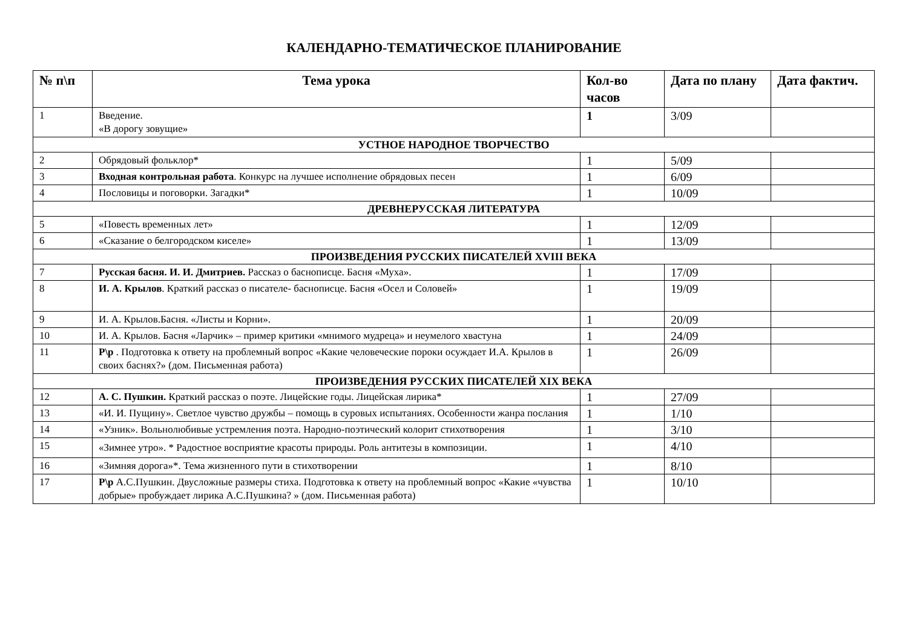КАЛЕНДАРНО-ТЕМАТИЧЕСКОЕ ПЛАНИРОВАНИЕ
| № п\п | Тема урока | Кол-во часов | Дата по плану | Дата фактич. |
| --- | --- | --- | --- | --- |
| 1 | Введение. «В дорогу зовущие» | 1 | 3/09 | |
| УСТНОЕ НАРОДНОЕ ТВОРЧЕСТВО | | | | |
| 2 | Обрядовый фольклор* | 1 | 5/09 | |
| 3 | Входная контрольная работа . Конкурс на лучшее исполнение обрядовых песен | 1 | 6/09 | |
| 4 | Пословицы и поговорки. Загадки* | 1 | 10/09 | |
| ДРЕВНЕРУССКАЯ ЛИТЕРАТУРА | | | | |
| 5 | «Повесть временных лет» | 1 | 12/09 | |
| 6 | «Сказание о белгородском киселе» | 1 | 13/09 | |
| ПРОИЗВЕДЕНИЯ РУССКИХ ПИСАТЕЛЕЙ XVIII ВЕКА | | | | |
| 7 | Русская басня. И. И. Дмитриев. Рассказ о баснописце. Басня «Муха». | 1 | 17/09 | |
| 8 | И. А. Крылов . Краткий рассказ о писателе- баснописце. Басня «Осел и Соловей» | 1 | 19/09 | |
| 9 | И. А. Крылов.Басня. «Листы и Корни». | 1 | 20/09 | |
| 10 | И. А. Крылов. Басня «Ларчик» – пример критики «мнимого мудреца» и неумелого хвастуна | 1 | 24/09 | |
| 11 | Р\р . Подготовка к ответу на проблемный вопрос «Какие человеческие пороки осуждает И.А. Крылов в своих баснях?» (дом. Письменная работа) | 1 | 26/09 | |
| ПРОИЗВЕДЕНИЯ РУССКИХ ПИСАТЕЛЕЙ XIX ВЕКА | | | | |
| 12 | А. С. Пушкин. Краткий рассказ о поэте. Лицейские годы. Лицейская лирика* | 1 | 27/09 | |
| 13 | «И. И. Пущину». Светлое чувство дружбы – помощь в суровых испытаниях. Особенности жанра послания | 1 | 1/10 | |
| 14 | «Узник». Вольнолюбивые устремления поэта. Народно-поэтический колорит стихотворения | 1 | 3/10 | |
| 15 | «Зимнее утро». * Радостное восприятие красоты природы. Роль антитезы в композиции. | 1 | 4/10 | |
| 16 | «Зимняя дорога»*. Тема жизненного пути в стихотворении | 1 | 8/10 | |
| 17 | Р\р А.С.Пушкин. Двусложные размеры стиха. Подготовка к ответу на проблемный вопрос «Какие «чувства добрые» пробуждает лирика А.С.Пушкина? » (дом. Письменная работа) | 1 | 10/10 | |